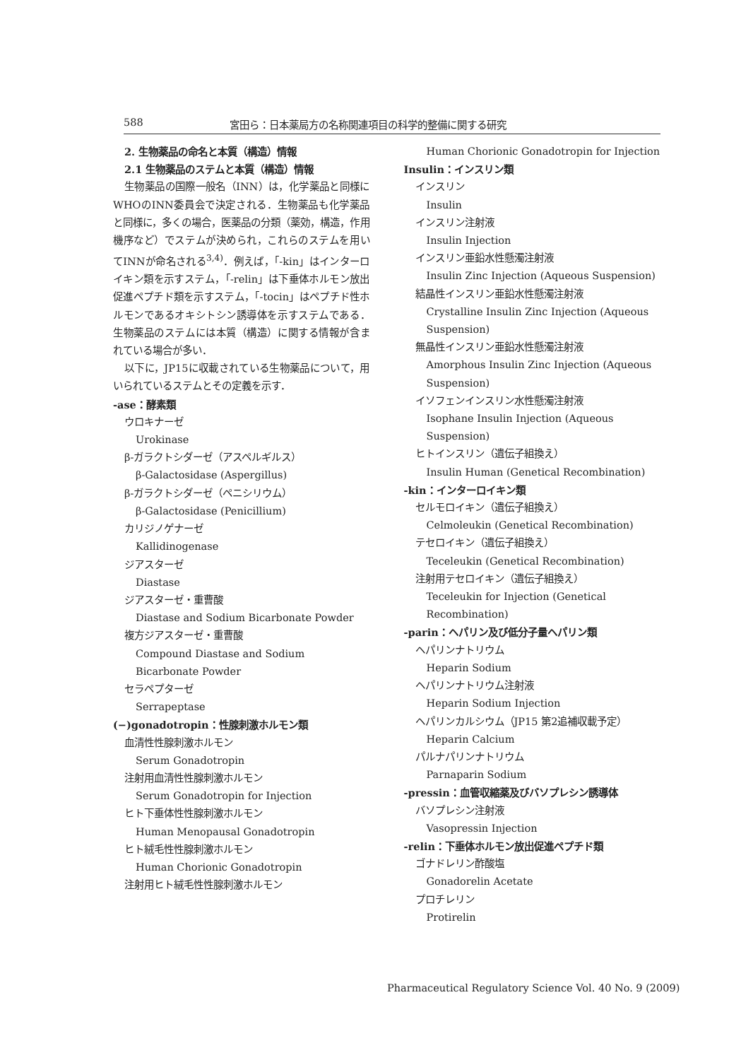588 宮田ら：日本薬局方の名称関連項目の科学的整備に関する研究
2. 生物薬品の命名と本質（構造）情報
2.1 生物薬品のステムと本質（構造）情報
生物薬品の国際一般名（INN）は，化学薬品と同様にWHOのINN委員会で決定される．生物薬品も化学薬品と同様に，多くの場合，医薬品の分類（薬効，構造，作用機序など）でステムが決められ，これらのステムを用いてINNが命名される<sup>3,4)</sup>．例えば，「-kin」はインターロイキン類を示すステム，「-relin」は下垂体ホルモン放出促進ペプチド類を示すステム，「-tocin」はペプチド性ホルモンであるオキシトシン誘導体を示すステムである．生物薬品のステムには本質（構造）に関する情報が含まれている場合が多い．
以下に，JP15に収載されている生物薬品について，用いられているステムとその定義を示す．
-ase：酵素類
ウロキナーゼ
Urokinase
β-ガラクトシダーゼ（アスペルギルス）
β-Galactosidase (Aspergillus)
β-ガラクトシダーゼ（ペニシリウム）
β-Galactosidase (Penicillium)
カリジノゲナーゼ
Kallidinogenase
ジアスターゼ
Diastase
ジアスターゼ・重曹酸
Diastase and Sodium Bicarbonate Powder
複方ジアスターゼ・重曹酸
Compound Diastase and Sodium Bicarbonate Powder
セラペプターゼ
Serrapeptase
(−)gonadotropin：性腺刺激ホルモン類
血清性性腺刺激ホルモン
Serum Gonadotropin
注射用血清性性腺刺激ホルモン
Serum Gonadotropin for Injection
ヒト下垂体性性腺刺激ホルモン
Human Menopausal Gonadotropin
ヒト絨毛性性腺刺激ホルモン
Human Chorionic Gonadotropin
注射用ヒト絨毛性性腺刺激ホルモン
Human Chorionic Gonadotropin for Injection
Insulin：インスリン類
インスリン
Insulin
インスリン注射液
Insulin Injection
インスリン亜鉛水性懸濁注射液
Insulin Zinc Injection (Aqueous Suspension)
結晶性インスリン亜鉛水性懸濁注射液
Crystalline Insulin Zinc Injection (Aqueous Suspension)
無晶性インスリン亜鉛水性懸濁注射液
Amorphous Insulin Zinc Injection (Aqueous Suspension)
イソフェンインスリン水性懸濁注射液
Isophane Insulin Injection (Aqueous Suspension)
ヒトインスリン（遺伝子組換え）
Insulin Human (Genetical Recombination)
-kin：インターロイキン類
セルモロイキン（遺伝子組換え）
Celmoleukin (Genetical Recombination)
テセロイキン（遺伝子組換え）
Teceleukin (Genetical Recombination)
注射用テセロイキン（遺伝子組換え）
Teceleukin for Injection (Genetical Recombination)
-parin：ヘパリン及び低分子量ヘパリン類
ヘパリンナトリウム
Heparin Sodium
ヘパリンナトリウム注射液
Heparin Sodium Injection
ヘパリンカルシウム（JP15 第2追補収載予定）
Heparin Calcium
パルナパリンナトリウム
Parnaparin Sodium
-pressin：血管収縮薬及びバソプレシン誘導体
バソプレシン注射液
Vasopressin Injection
-relin：下垂体ホルモン放出促進ペプチド類
ゴナドレリン酢酸塩
Gonadorelin Acetate
プロチレリン
Protirelin
Pharmaceutical Regulatory Science Vol. 40 No. 9 (2009)